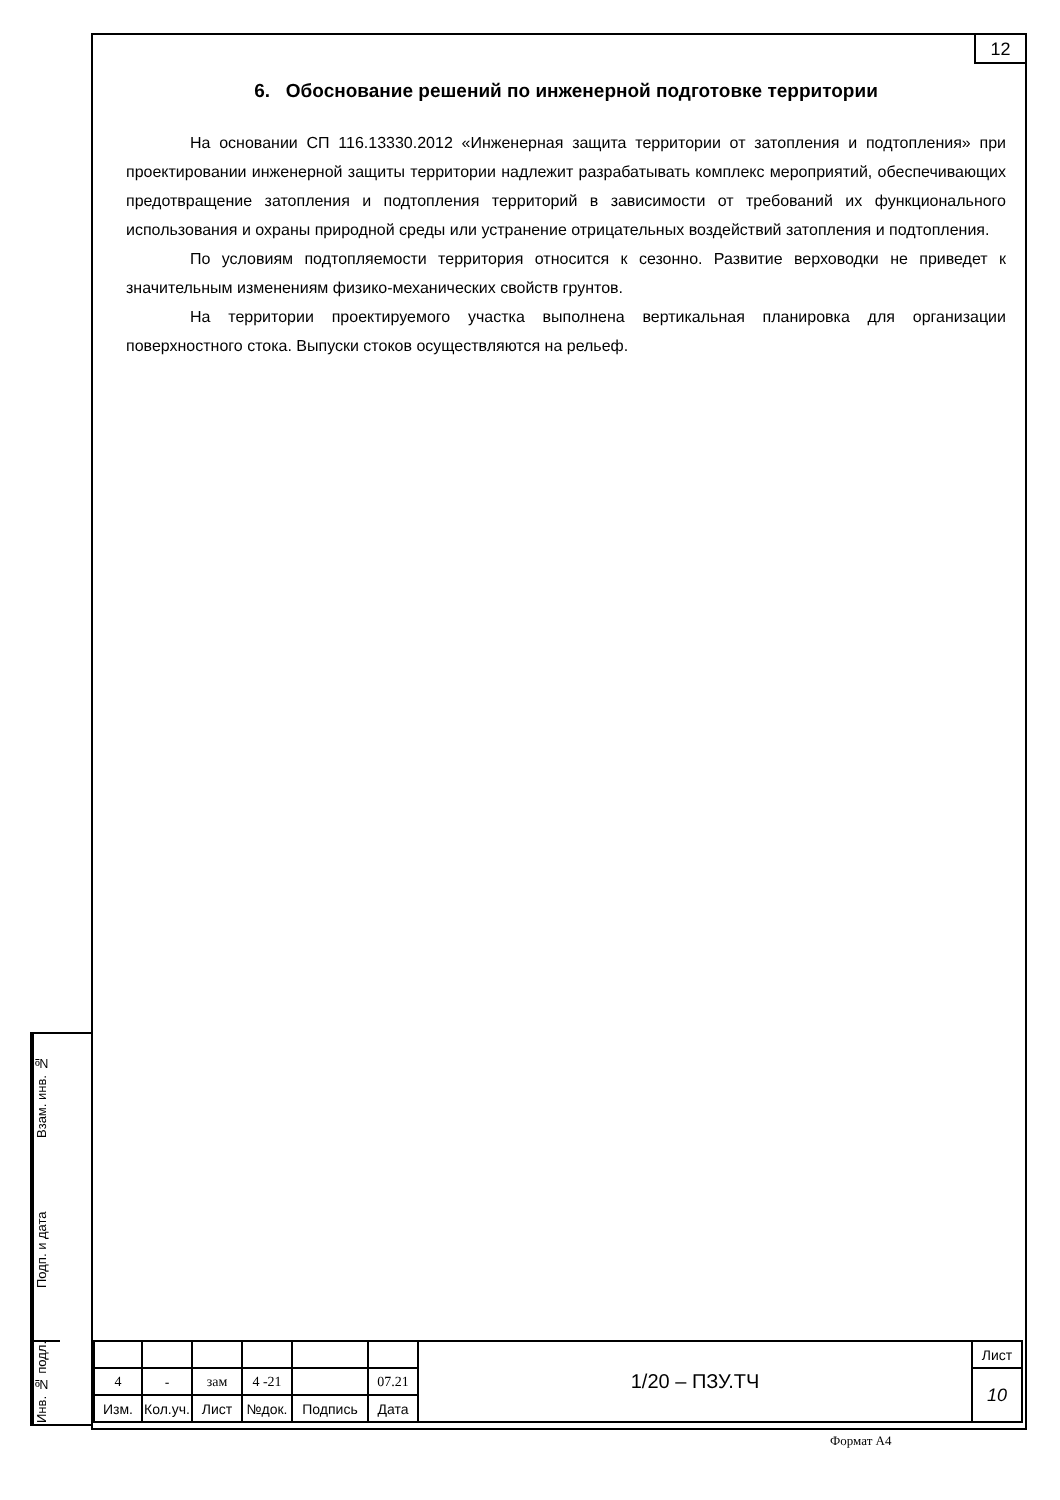12
6. Обоснование решений по инженерной подготовке территории
На основании СП 116.13330.2012 «Инженерная защита территории от затопления и подтопления» при проектировании инженерной защиты территории надлежит разрабатывать комплекс мероприятий, обеспечивающих предотвращение затопления и подтопления территорий в зависимости от требований их функционального использования и охраны природной среды или устранение отрицательных воздействий затопления и подтопления.
По условиям подтопляемости территория относится к сезонно. Развитие верховодки не приведет к значительным изменениям физико-механических свойств грунтов.
На территории проектируемого участка выполнена вертикальная планировка для организации поверхностного стока. Выпуски стоков осуществляются на рельеф.
Взам. инв. №
Подп. и дата
Инв. № подл.
| | | | | | | 1/20 – ПЗУ.ТЧ | Лист |
| 4 | - | зам | 4 -21 | | 07.21 | | 10 |
| Изм. | Кол.уч. | Лист | №док. | Подпись | Дата | | |
Формат А4